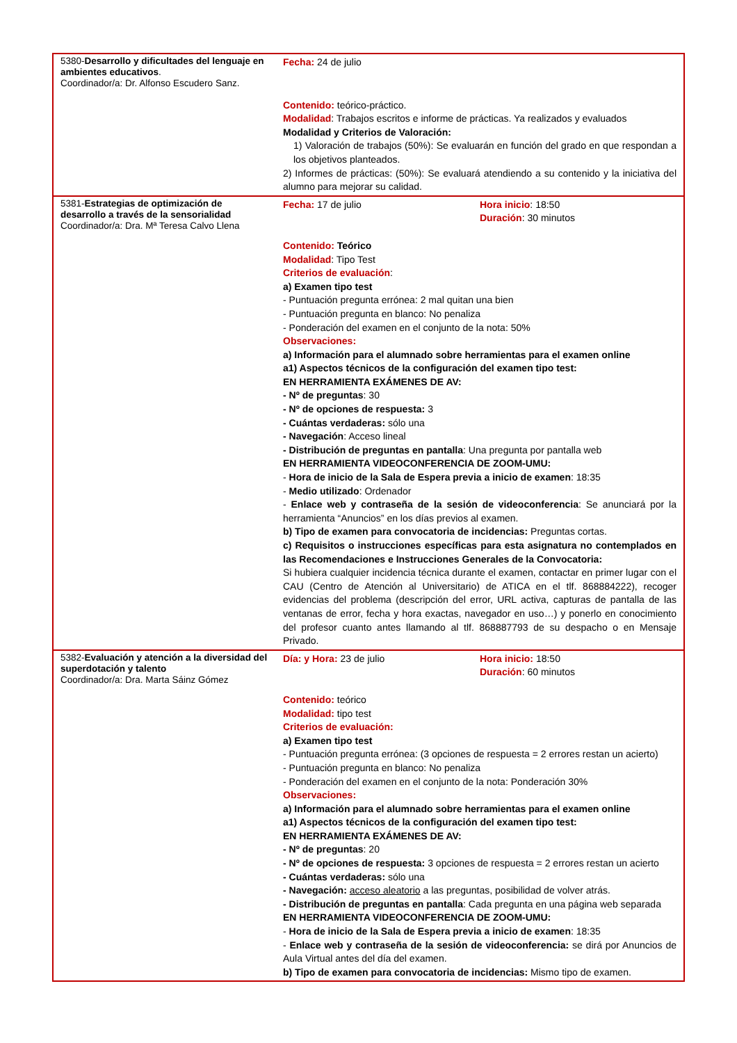| 5380- Desarrollo y dificultades del lenguaje en ambientes educativos . Coordinador/a: Dr. Alfonso Escudero Sanz. | Fecha: 24 de julio Contenido: teórico-práctico. Modalidad : Trabajos escritos e informe de prácticas. Ya realizados y evaluados Modalidad y Criterios de Valoración: 1) Valoración de trabajos (50%): Se evaluarán en función del grado en que respondan a los objetivos planteados. 2) Informes de prácticas: (50%): Se evaluará atendiendo a su contenido y la iniciativa del alumno para mejorar su calidad. |
| 5381- Estrategias de optimización de desarrollo a través de la sensorialidad Coordinador/a: Dra. Mª Teresa Calvo Llena | Fecha: 17 de julio Hora inicio : 18:50 Duración : 30 minutos Contenido: Teórico Modalidad : Tipo Test Criterios de evaluación : a) Examen tipo test - Puntuación pregunta errónea: 2 mal quitan una bien - Puntuación pregunta en blanco: No penaliza - Ponderación del examen en el conjunto de la nota: 50% Observaciones: a) Información para el alumnado sobre herramientas para el examen online a1) Aspectos técnicos de la configuración del examen tipo test: EN HERRAMIENTA EXÁMENES DE AV: - Nº de preguntas : 30 - Nº de opciones de respuesta: 3 - Cuántas verdaderas: sólo una - Navegación : Acceso lineal - Distribución de preguntas en pantalla : Una pregunta por pantalla web EN HERRAMIENTA VIDEOCONFERENCIA DE ZOOM-UMU: - Hora de inicio de la Sala de Espera previa a inicio de examen : 18:35 - Medio utilizado : Ordenador - Enlace web y contraseña de la sesión de videoconferencia : Se anunciará por la herramienta “Anuncios” en los días previos al examen. b) Tipo de examen para convocatoria de incidencias: Preguntas cortas. c) Requisitos o instrucciones específicas para esta asignatura no contemplados en las Recomendaciones e Instrucciones Generales de la Convocatoria: Si hubiera cualquier incidencia técnica durante el examen, contactar en primer lugar con el CAU (Centro de Atención al Universitario) de ATICA en el tlf. 868884222), recoger evidencias del problema (descripción del error, URL activa, capturas de pantalla de las ventanas de error, fecha y hora exactas, navegador en uso…) y ponerlo en conocimiento del profesor cuanto antes llamando al tlf. 868887793 de su despacho o en Mensaje Privado. |
| 5382- Evaluación y atención a la diversidad del superdotación y talento Coordinador/a: Dra. Marta Sáinz Gómez | Día: y Hora: 23 de julio Hora inicio: 18:50 Duración : 60 minutos Contenido: teórico Modalidad: tipo test Criterios de evaluación: a) Examen tipo test - Puntuación pregunta errónea: (3 opciones de respuesta = 2 errores restan un acierto) - Puntuación pregunta en blanco: No penaliza - Ponderación del examen en el conjunto de la nota: Ponderación 30% Observaciones: a) Información para el alumnado sobre herramientas para el examen online a1) Aspectos técnicos de la configuración del examen tipo test: EN HERRAMIENTA EXÁMENES DE AV: - Nº de preguntas : 20 - Nº de opciones de respuesta: 3 opciones de respuesta = 2 errores restan un acierto - Cuántas verdaderas: sólo una - Navegación: acceso aleatorio a las preguntas, posibilidad de volver atrás. - Distribución de preguntas en pantalla : Cada pregunta en una página web separada EN HERRAMIENTA VIDEOCONFERENCIA DE ZOOM-UMU: - Hora de inicio de la Sala de Espera previa a inicio de examen : 18:35 - Enlace web y contraseña de la sesión de videoconferencia: se dirá por Anuncios de Aula Virtual antes del día del examen. b) Tipo de examen para convocatoria de incidencias: Mismo tipo de examen. |